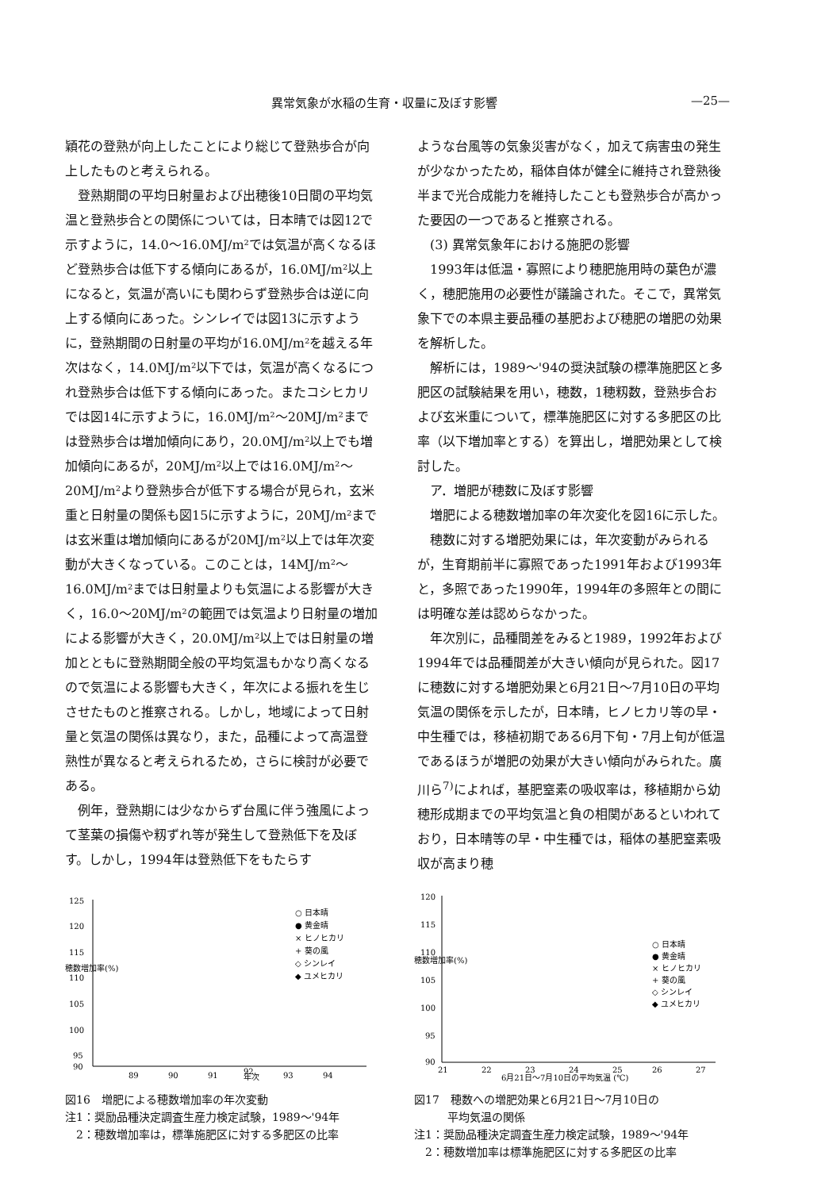異常気象が水稲の生育・収量に及ぼす影響 —25—
穎花の登熟が向上したことにより総じて登熟歩合が向上したものと考えられる。
登熟期間の平均日射量および出穂後10日間の平均気温と登熟歩合との関係については，日本晴では図12で示すように，14.0～16.0MJ/m²では気温が高くなるほど登熟歩合は低下する傾向にあるが，16.0MJ/m²以上になると，気温が高いにも関わらず登熟歩合は逆に向上する傾向にあった。シンレイでは図13に示すように，登熟期間の日射量の平均が16.0MJ/m²を越える年次はなく，14.0MJ/m²以下では，気温が高くなるにつれ登熟歩合は低下する傾向にあった。またコシヒカリでは図14に示すように，16.0MJ/m²～20MJ/m²までは登熟歩合は増加傾向にあり，20.0MJ/m²以上でも増加傾向にあるが，20MJ/m²以上では16.0MJ/m²～20MJ/m²より登熟歩合が低下する場合が見られ，玄米重と日射量の関係も図15に示すように，20MJ/m²までは玄米重は増加傾向にあるが20MJ/m²以上では年次変動が大きくなっている。このことは，14MJ/m²～16.0MJ/m²までは日射量よりも気温による影響が大きく，16.0～20MJ/m²の範囲では気温より日射量の増加による影響が大きく，20.0MJ/m²以上では日射量の増加とともに登熟期間全般の平均気温もかなり高くなるので気温による影響も大きく，年次による振れを生じさせたものと推察される。しかし，地域によって日射量と気温の関係は異なり，また，品種によって高温登熟性が異なると考えられるため，さらに検討が必要である。
例年，登熟期には少なからず台風に伴う強風によって茎葉の損傷や籾ずれ等が発生して登熟低下を及ぼす。しかし，1994年は登熟低下をもたらす
ような台風等の気象災害がなく，加えて病害虫の発生が少なかったため，稲体自体が健全に維持され登熟後半まで光合成能力を維持したことも登熟歩合が高かった要因の一つであると推察される。
(3) 異常気象年における施肥の影響
1993年は低温・寡照により穂肥施用時の葉色が濃く，穂肥施用の必要性が議論された。そこで，異常気象下での本県主要品種の基肥および穂肥の増肥の効果を解析した。
解析には，1989～'94の奨決試験の標準施肥区と多肥区の試験結果を用い，穂数，1穂籾数，登熟歩合および玄米重について，標準施肥区に対する多肥区の比率（以下増加率とする）を算出し，増肥効果として検討した。
ア．増肥が穂数に及ぼす影響
増肥による穂数増加率の年次変化を図16に示した。
穂数に対する増肥効果には，年次変動がみられるが，生育期前半に寡照であった1991年および1993年と，多照であった1990年，1994年の多照年との間には明確な差は認めらなかった。
年次別に，品種間差をみると1989，1992年および1994年では品種間差が大きい傾向が見られた。図17に穂数に対する増肥効果と6月21日～7月10日の平均気温の関係を示したが，日本晴，ヒノヒカリ等の早・中生種では，移植初期である6月下旬・7月上旬が低温であるほうが増肥の効果が大きい傾向がみられた。廣川ら<sup>7)</sup>によれば，基肥窒素の吸収率は，移植期から幼穂形成期までの平均気温と負の相関があるといわれており，日本晴等の早・中生種では，稲体の基肥窒素吸収が高まり穂
125
120
115
110
105
100
95
90
89
90
91
年次
92
93
94
穂数増加率(%)
○ 日本晴
● 黄金晴
× ヒノヒカリ
+ 葵の風
◇ シンレイ
◆ ユメヒカリ
図16　増肥による穂数増加率の年次変動
注1：奨励品種決定調査生産力検定試験，1989～'94年
　2：穂数増加率は，標準施肥区に対する多肥区の比率
120
115
110
105
100
95
90
21
22
23
24
25
26
27
6月21日～7月10日の平均気温 (℃)
穂数増加率(%)
○ 日本晴
● 黄金晴
× ヒノヒカリ
+ 葵の風
◇ シンレイ
◆ ユメヒカリ
図17　穂数への増肥効果と6月21日～7月10日の
　　　平均気温の関係
注1：奨励品種決定調査生産力検定試験，1989～'94年
　2：穂数増加率は標準施肥区に対する多肥区の比率